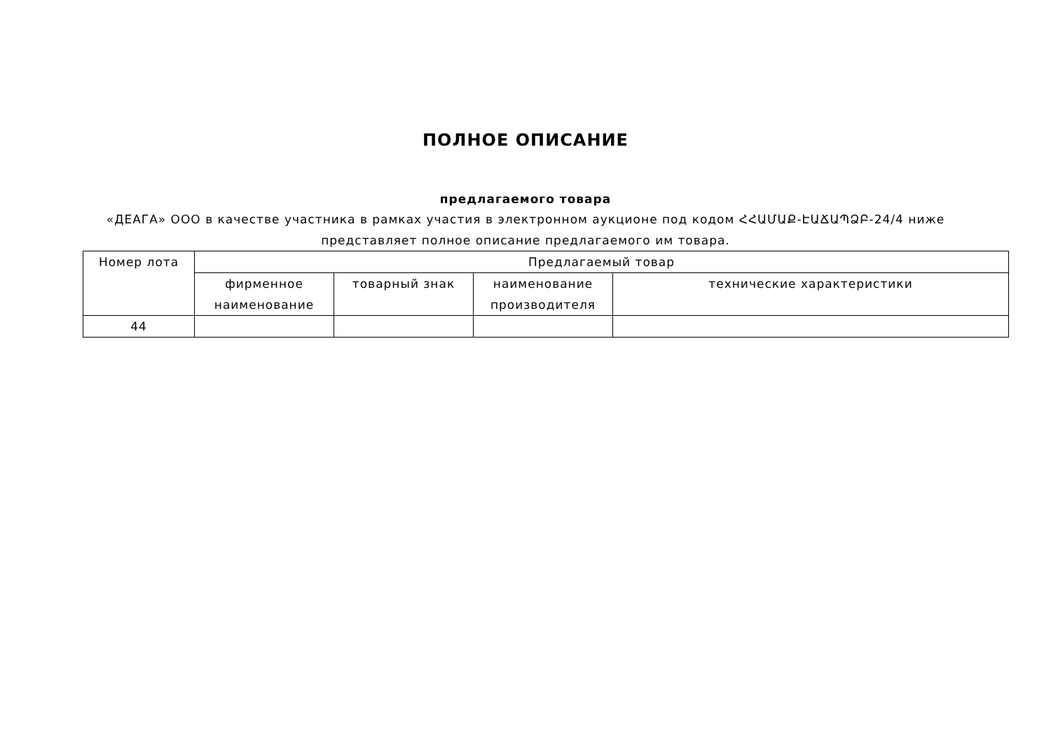ПОЛНОЕ ОПИСАНИЕ
предлагаемого товара
«ДЕАГА» ООО в качестве участника в рамках участия в электронном аукционе под кодом ՀՀԱՄԱՔ-ԷԱՃԱՊՁԲ-24/4 ниже представляет полное описание предлагаемого им товара.
| Номер лота | Предлагаемый товар | | | |
| | фирменное наименование | товарный знак | наименование производителя | технические характеристики |
| 44 | | | | |